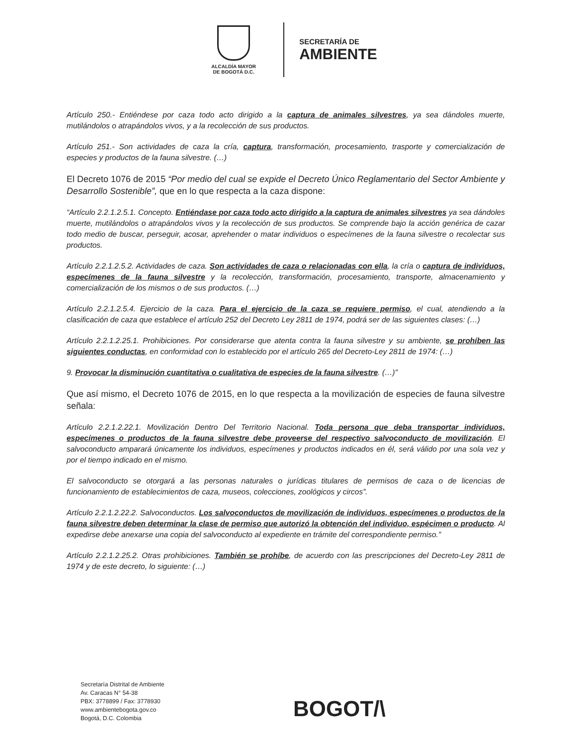ALCALDÍA MAYOR
DE BOGOTÁ D.C.
SECRETARÍA DE
AMBIENTE
Artículo 250.- Entiéndese por caza todo acto dirigido a la captura de animales silvestres, ya sea dándoles muerte, mutilándolos o atrapándolos vivos, y a la recolección de sus productos.
Artículo 251.- Son actividades de caza la cría, captura, transformación, procesamiento, trasporte y comercialización de especies y productos de la fauna silvestre. (…)
El Decreto 1076 de 2015 “Por medio del cual se expide el Decreto Único Reglamentario del Sector Ambiente y Desarrollo Sostenible”, que en lo que respecta a la caza dispone:
“Artículo 2.2.1.2.5.1. Concepto. Entiéndase por caza todo acto dirigido a la captura de animales silvestres ya sea dándoles muerte, mutilándolos o atrapándolos vivos y la recolección de sus productos. Se comprende bajo la acción genérica de cazar todo medio de buscar, perseguir, acosar, aprehender o matar individuos o especímenes de la fauna silvestre o recolectar sus productos.
Artículo 2.2.1.2.5.2. Actividades de caza. Son actividades de caza o relacionadas con ella, la cría o captura de individuos, especímenes de la fauna silvestre y la recolección, transformación, procesamiento, transporte, almacenamiento y comercialización de los mismos o de sus productos. (…)
Artículo 2.2.1.2.5.4. Ejercicio de la caza. Para el ejercicio de la caza se requiere permiso, el cual, atendiendo a la clasificación de caza que establece el artículo 252 del Decreto Ley 2811 de 1974, podrá ser de las siguientes clases: (…)
Artículo 2.2.1.2.25.1. Prohibiciones. Por considerarse que atenta contra la fauna silvestre y su ambiente, se prohíben las siguientes conductas, en conformidad con lo establecido por el artículo 265 del Decreto-Ley 2811 de 1974: (…)
9. Provocar la disminución cuantitativa o cualitativa de especies de la fauna silvestre. (…)”
Que así mismo, el Decreto 1076 de 2015, en lo que respecta a la movilización de especies de fauna silvestre señala:
Artículo 2.2.1.2.22.1. Movilización Dentro Del Territorio Nacional. Toda persona que deba transportar individuos, especímenes o productos de la fauna silvestre debe proveerse del respectivo salvoconducto de movilización. El salvoconducto amparará únicamente los individuos, especímenes y productos indicados en él, será válido por una sola vez y por el tiempo indicado en el mismo.
El salvoconducto se otorgará a las personas naturales o jurídicas titulares de permisos de caza o de licencias de funcionamiento de establecimientos de caza, museos, colecciones, zoológicos y circos”.
Artículo 2.2.1.2.22.2. Salvoconductos. Los salvoconductos de movilización de individuos, especímenes o productos de la fauna silvestre deben determinar la clase de permiso que autorizó la obtención del individuo, espécimen o producto. Al expedirse debe anexarse una copia del salvoconducto al expediente en trámite del correspondiente permiso.”
Artículo 2.2.1.2.25.2. Otras prohibiciones. También se prohíbe, de acuerdo con las prescripciones del Decreto-Ley 2811 de 1974 y de este decreto, lo siguiente: (…)
Secretaría Distrital de Ambiente
Av. Caracas N° 54-38
PBX: 3778899 / Fax: 3778930
www.ambientebogota.gov.co
Bogotá, D.C. Colombia
BOGOT/\